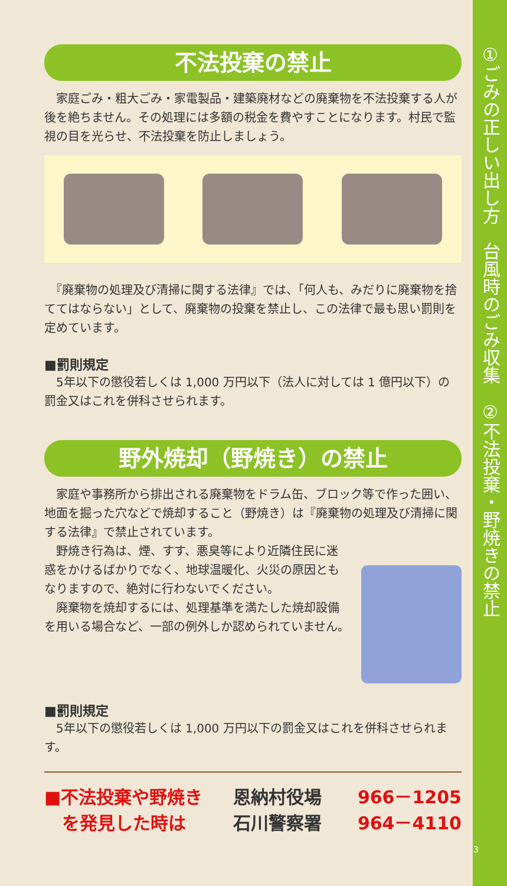不法投棄の禁止
　家庭ごみ・粗大ごみ・家電製品・建築廃材などの廃棄物を不法投棄する人が後を絶ちません。その処理には多額の税金を費やすことになります。村民で監視の目を光らせ、不法投棄を防止しましょう。
　『廃棄物の処理及び清掃に関する法律』では、「何人も、みだりに廃棄物を捨ててはならない」として、廃棄物の投棄を禁止し、この法律で最も思い罰則を定めています。
■罰則規定
　5年以下の懲役若しくは 1,000 万円以下（法人に対しては 1 億円以下）の罰金又はこれを併科させられます。
野外焼却（野焼き）の禁止
　家庭や事務所から排出される廃棄物をドラム缶、ブロック等で作った囲い、地面を掘った穴などで焼却すること（野焼き）は『廃棄物の処理及び清掃に関する法律』で禁止されています。
　野焼き行為は、煙、すす、悪臭等により近隣住民に迷惑をかけるばかりでなく、地球温暖化、火災の原因ともなりますので、絶対に行わないでください。
　廃棄物を焼却するには、処理基準を満たした焼却設備を用いる場合など、一部の例外しか認められていません。
■罰則規定
　5年以下の懲役若しくは 1,000 万円以下の罰金又はこれを併科させられます。
■不法投棄や野焼き
　を発見した時は
恩納村役場
石川警察署
966－1205
964－4110
①ごみの正しい出し方　台風時のごみ収集　②不法投棄・野焼きの禁止
3